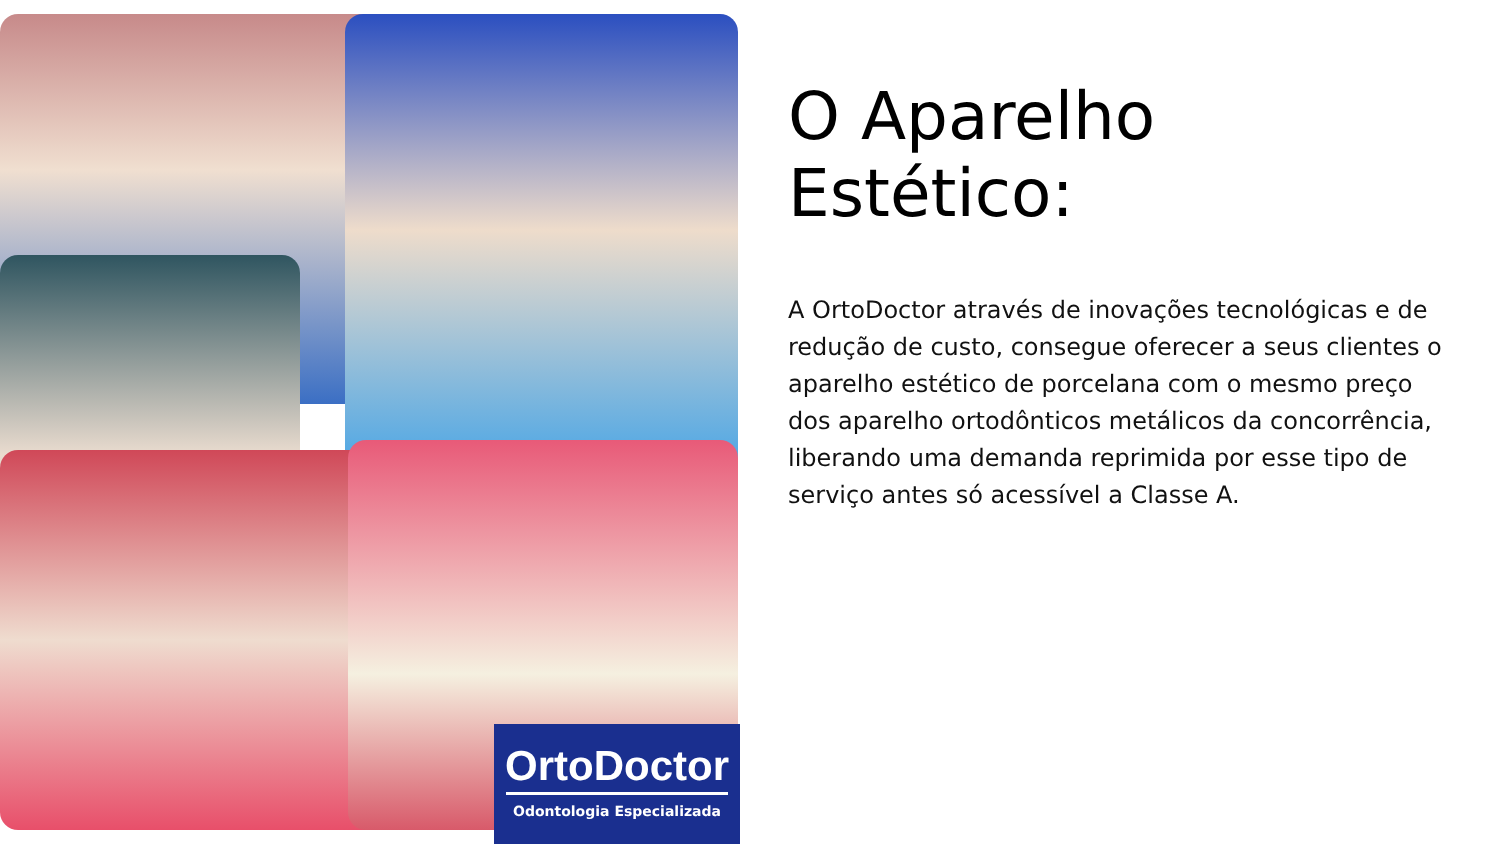OrtoDoctor
Odontologia Especializada
O Aparelho Estético:
A OrtoDoctor através de inovações tecnológicas e de redução de custo, consegue oferecer a seus clientes o aparelho estético de porcelana com o mesmo preço dos aparelho ortodônticos metálicos da concorrência, liberando uma demanda reprimida por esse tipo de serviço antes só acessível a Classe A.